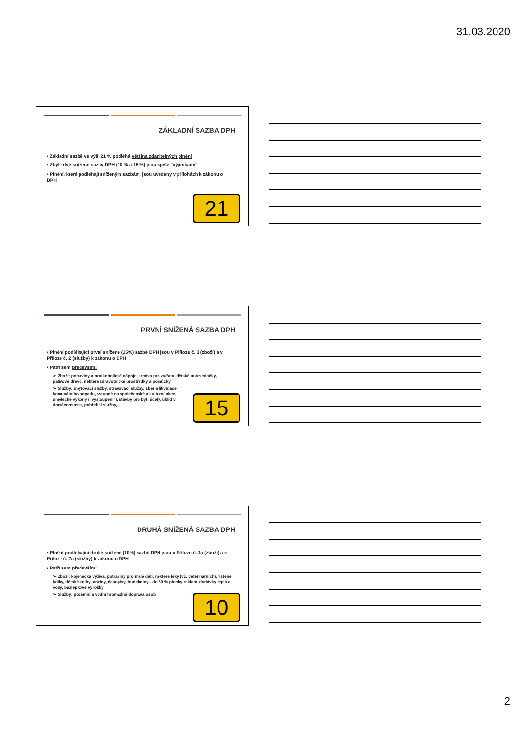31.03.2020
ZÁKLADNÍ SAZBA DPH
• Základní sazbě ve výši 21 % podléhá většina zdanitelných plnění
• Zbylé dvě snížené sazby DPH (10 % a 15 %) jsou spíše "výjimkami"
• Plnění, které podléhají sníženým sazbám, jsou uvedeny v přílohách k zákonu o DPH
21
PRVNÍ SNÍŽENÁ SAZBA DPH
• Plnění podléhající první snížené (15%) sazbě DPH jsou v Příloze č. 3 (zboží) a v Příloze č. 2 (služby) k zákonu o DPH
• Patří sem především:
➢ Zboží: potraviny a nealkoholické nápoje, krmiva pro zvířata, dětské autosedačky, palivové dřevo, některé zdravotnické prostředky a pomůcky
➢ Služby: ubytovací služby, stravovací služby, sběr a likvidace komunálního odpadu, vstupné na společenské a kulturní akce, umělecké výkony ("vystoupení"), stavby pro byt. účely, úklid v domácnostech, pohřební služby,...
15
DRUHÁ SNÍŽENÁ SAZBA DPH
• Plnění podléhající druhé snížené (10%) sazbě DPH jsou v Příloze č. 3a (zboží) a v Příloze č. 2a (služby) k zákonu o DPH
• Patří sem především:
➢ Zboží: kojenecká výživa, potraviny pro malé děti, některé léky (vč. veterinárních), tištěné knihy, dětské knihy, noviny, časopisy, hudebniny - do 50 % plochy reklam, dodávky tepla a vody, bezlepkové výrobky
➢ Služby: pozemní a vodní hromadná doprava osob
10
2